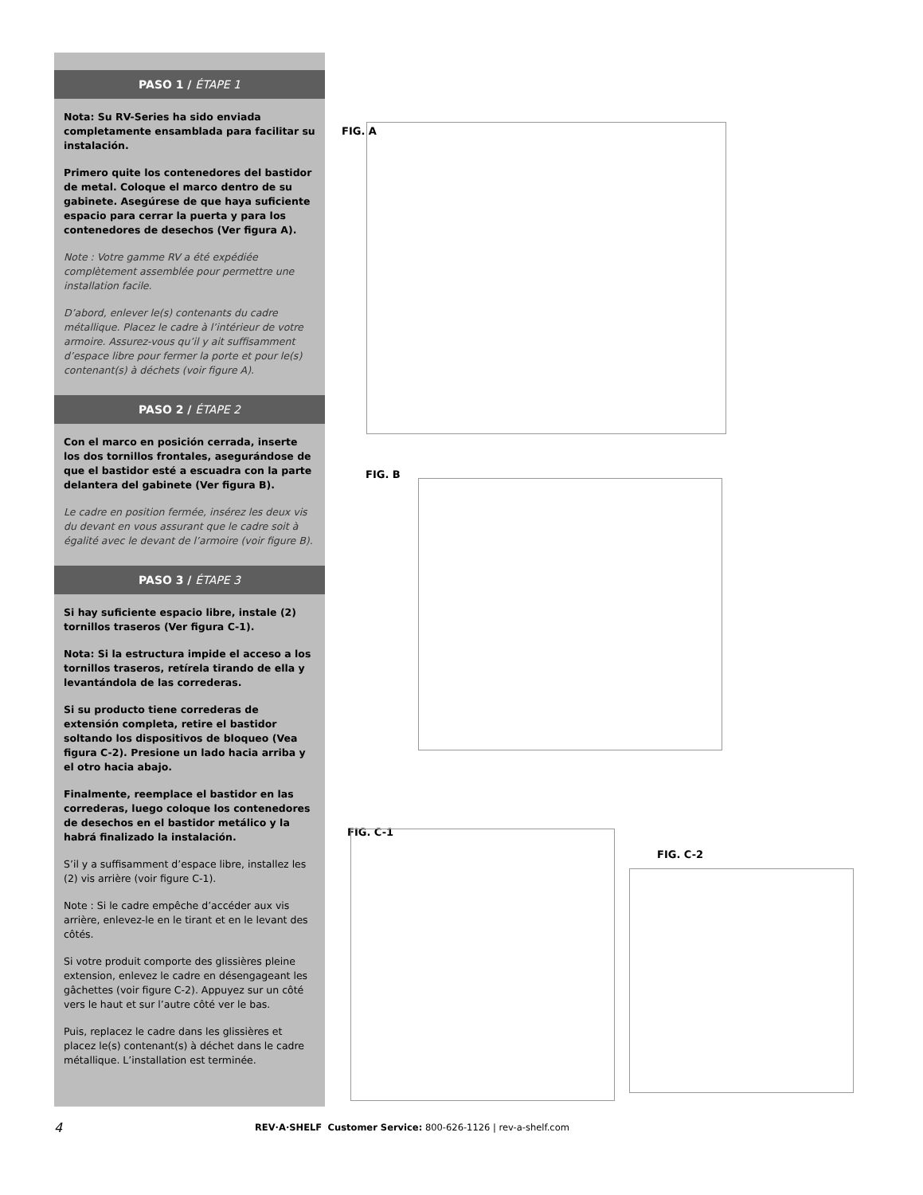PASO 1 / ÉTAPE 1
Nota: Su RV-Series ha sido enviada completamente ensamblada para facilitar su instalación.
Primero quite los contenedores del bastidor de metal. Coloque el marco dentro de su gabinete. Asegúrese de que haya suficiente espacio para cerrar la puerta y para los contenedores de desechos (Ver figura A).
Note : Votre gamme RV a été expédiée complètement assemblée pour permettre une installation facile.
D’abord, enlever le(s) contenants du cadre métallique. Placez le cadre à l’intérieur de votre armoire. Assurez-vous qu’il y ait suffisamment d’espace libre pour fermer la porte et pour le(s) contenant(s) à déchets (voir figure A).
PASO 2 / ÉTAPE 2
Con el marco en posición cerrada, inserte los dos tornillos frontales, asegurándose de que el bastidor esté a escuadra con la parte delantera del gabinete (Ver figura B).
Le cadre en position fermée, insérez les deux vis du devant en vous assurant que le cadre soit à égalité avec le devant de l’armoire (voir figure B).
PASO 3 / ÉTAPE 3
Si hay suficiente espacio libre, instale (2) tornillos traseros (Ver figura C-1).
Nota: Si la estructura impide el acceso a los tornillos traseros, retírela tirando de ella y levantándola de las correderas.
Si su producto tiene correderas de extensión completa, retire el bastidor soltando los dispositivos de bloqueo (Vea figura C-2). Presione un lado hacia arriba y el otro hacia abajo.
Finalmente, reemplace el bastidor en las correderas, luego coloque los contenedores de desechos en el bastidor metálico y la habrá finalizado la instalación.
S’il y a suffisamment d’espace libre, installez les (2) vis arrière (voir figure C-1).
Note : Si le cadre empêche d’accéder aux vis arrière, enlevez-le en le tirant et en le levant des côtés.
Si votre produit comporte des glissières pleine extension, enlevez le cadre en désengageant les gâchettes (voir figure C-2). Appuyez sur un côté vers le haut et sur l’autre côté ver le bas.
Puis, replacez le cadre dans les glissières et placez le(s) contenant(s) à déchet dans le cadre métallique. L’installation est terminée.
FIG. A
FIG. B
FIG. C-1
FIG. C-2
4 REV·A·SHELF Customer Service: 800-626-1126 | rev-a-shelf.com